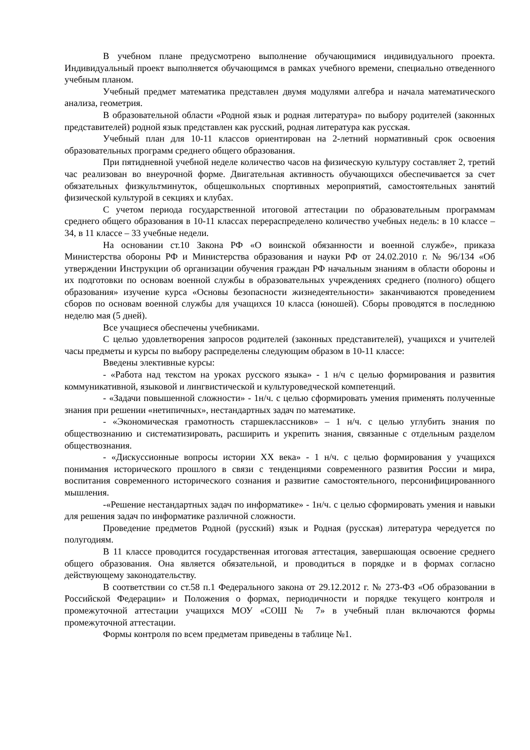В учебном плане предусмотрено выполнение обучающимися индивидуального проекта. Индивидуальный проект выполняется обучающимся в рамках учебного времени, специально отведенного учебным планом.
Учебный предмет математика представлен двумя модулями алгебра и начала математического анализа, геометрия.
В образовательной области «Родной язык и родная литература» по выбору родителей (законных представителей) родной язык представлен как русский, родная литература как русская.
Учебный план для 10-11 классов ориентирован на 2-летний нормативный срок освоения образовательных программ среднего общего образования.
При пятидневной учебной неделе количество часов на физическую культуру составляет 2, третий час реализован во внеурочной форме. Двигательная активность обучающихся обеспечивается за счет обязательных физкультминуток, общешкольных спортивных мероприятий, самостоятельных занятий физической культурой в секциях и клубах.
С учетом периода государственной итоговой аттестации по образовательным программам среднего общего образования в 10-11 классах перераспределено количество учебных недель: в 10 классе – 34, в 11 классе – 33 учебные недели.
На основании ст.10 Закона РФ «О воинской обязанности и военной службе», приказа Министерства обороны РФ и Министерства образования и науки РФ от 24.02.2010 г. № 96/134 «Об утверждении Инструкции об организации обучения граждан РФ начальным знаниям в области обороны и их подготовки по основам военной службы в образовательных учреждениях среднего (полного) общего образования» изучение курса «Основы безопасности жизнедеятельности» заканчиваются проведением сборов по основам военной службы для учащихся 10 класса (юношей). Сборы проводятся в последнюю неделю мая (5 дней).
Все учащиеся обеспечены учебниками.
С целью удовлетворения запросов родителей (законных представителей), учащихся и учителей часы предметы и курсы по выбору распределены следующим образом в 10-11 классе:
Введены элективные курсы:
- «Работа над текстом на уроках русского языка» - 1 н/ч с целью формирования и развития коммуникативной, языковой и лингвистической и культуроведческой компетенций.
- «Задачи повышенной сложности» - 1н/ч. с целью сформировать умения применять полученные знания при решении «нетипичных», нестандартных задач по математике.
- «Экономическая грамотность старшеклассников» – 1 н/ч. с целью углубить знания по обществознанию и систематизировать, расширить и укрепить знания, связанные с отдельным разделом обществознания.
- «Дискуссионные вопросы истории XX века» - 1 н/ч. с целью формирования у учащихся понимания исторического прошлого в связи с тенденциями современного развития России и мира, воспитания современного исторического сознания и развитие самостоятельного, персонифицированного мышления.
-«Решение нестандартных задач по информатике» - 1н/ч. с целью сформировать умения и навыки для решения задач по информатике различной сложности.
Проведение предметов Родной (русский) язык и Родная (русская) литература чередуется по полугодиям.
В 11 классе проводится государственная итоговая аттестация, завершающая освоение среднего общего образования. Она является обязательной, и проводиться в порядке и в формах согласно действующему законодательству.
В соответствии со ст.58 п.1 Федерального закона от 29.12.2012 г. № 273-ФЗ «Об образовании в Российской Федерации» и Положения о формах, периодичности и порядке текущего контроля и промежуточной аттестации учащихся МОУ «СОШ № 7» в учебный план включаются формы промежуточной аттестации.
Формы контроля по всем предметам приведены в таблице №1.